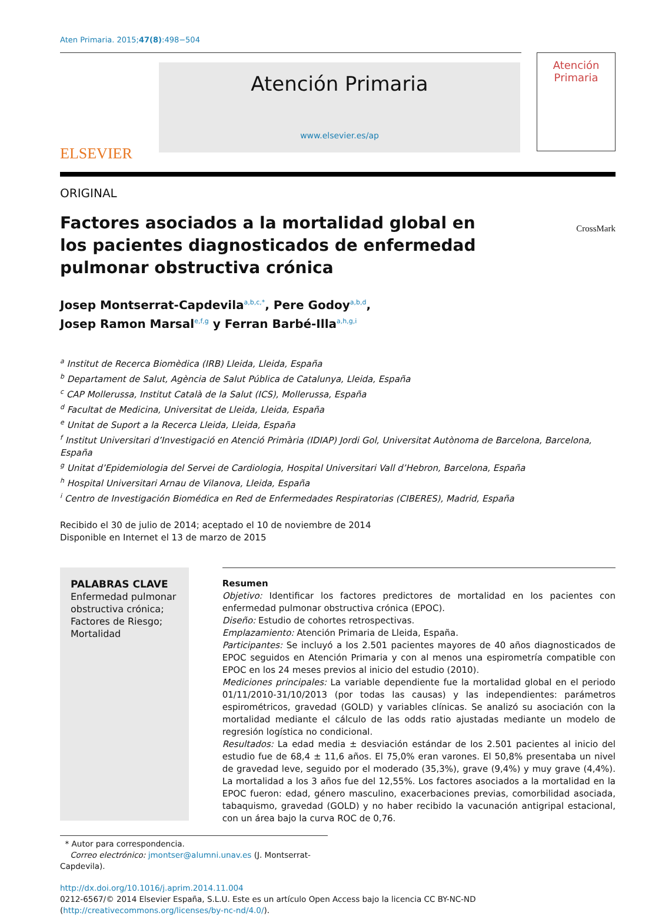Aten Primaria. 2015;47(8):498−504
ELSEVIER
Atención Primaria
www.elsevier.es/ap
Atención
Primaria
ORIGINAL
Factores asociados a la mortalidad global en los pacientes diagnosticados de enfermedad pulmonar obstructiva crónica
CrossMark
Josep Montserrat-Capdevila<sup>a,b,c,*</sup>, Pere Godoy<sup>a,b,d</sup>,
Josep Ramon Marsal<sup>e,f,g</sup> y Ferran Barbé-Illa<sup>a,h,g,i</sup>
<sup>a</sup> Institut de Recerca Biomèdica (IRB) Lleida, Lleida, España
<sup>b</sup> Departament de Salut, Agència de Salut Pública de Catalunya, Lleida, España
<sup>c</sup> CAP Mollerussa, Institut Català de la Salut (ICS), Mollerussa, España
<sup>d</sup> Facultat de Medicina, Universitat de Lleida, Lleida, España
<sup>e</sup> Unitat de Suport a la Recerca Lleida, Lleida, España
<sup>f</sup> Institut Universitari d’Investigació en Atenció Primària (IDIAP) Jordi Gol, Universitat Autònoma de Barcelona, Barcelona, España
<sup>g</sup> Unitat d’Epidemiologia del Servei de Cardiologia, Hospital Universitari Vall d’Hebron, Barcelona, España
<sup>h</sup> Hospital Universitari Arnau de Vilanova, Lleida, España
<sup>i</sup> Centro de Investigación Biomédica en Red de Enfermedades Respiratorias (CIBERES), Madrid, España
Recibido el 30 de julio de 2014; aceptado el 10 de noviembre de 2014
Disponible en Internet el 13 de marzo de 2015
PALABRAS CLAVE
Enfermedad pulmonar obstructiva crónica;
Factores de Riesgo;
Mortalidad
Resumen
Objetivo: Identificar los factores predictores de mortalidad en los pacientes con enfermedad pulmonar obstructiva crónica (EPOC).
Diseño: Estudio de cohortes retrospectivas.
Emplazamiento: Atención Primaria de Lleida, España.
Participantes: Se incluyó a los 2.501 pacientes mayores de 40 años diagnosticados de EPOC seguidos en Atención Primaria y con al menos una espirometría compatible con EPOC en los 24 meses previos al inicio del estudio (2010).
Mediciones principales: La variable dependiente fue la mortalidad global en el periodo 01/11/2010-31/10/2013 (por todas las causas) y las independientes: parámetros espirométricos, gravedad (GOLD) y variables clínicas. Se analizó su asociación con la mortalidad mediante el cálculo de las odds ratio ajustadas mediante un modelo de regresión logística no condicional.
Resultados: La edad media ± desviación estándar de los 2.501 pacientes al inicio del estudio fue de 68,4 ± 11,6 años. El 75,0% eran varones. El 50,8% presentaba un nivel de gravedad leve, seguido por el moderado (35,3%), grave (9,4%) y muy grave (4,4%). La mortalidad a los 3 años fue del 12,55%. Los factores asociados a la mortalidad en la EPOC fueron: edad, género masculino, exacerbaciones previas, comorbilidad asociada, tabaquismo, gravedad (GOLD) y no haber recibido la vacunación antigripal estacional, con un área bajo la curva ROC de 0,76.
* Autor para correspondencia.
Correo electrónico: jmontser@alumni.unav.es (J. Montserrat-Capdevila).
http://dx.doi.org/10.1016/j.aprim.2014.11.004
0212-6567/© 2014 Elsevier España, S.L.U. Este es un artículo Open Access bajo la licencia CC BY-NC-ND (http://creativecommons.org/licenses/by-nc-nd/4.0/).